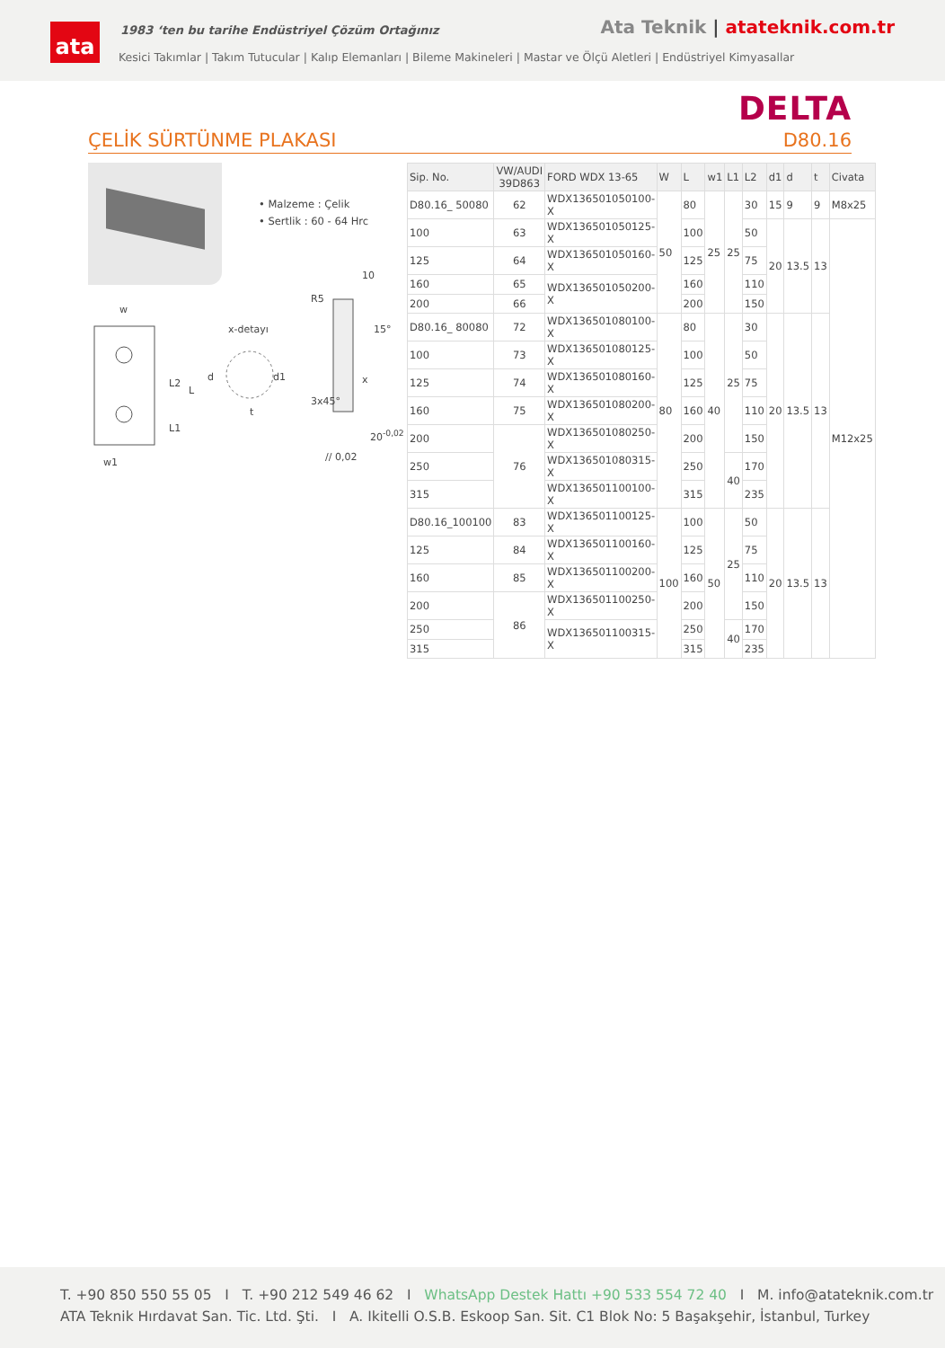ata
1983 ‘ten bu tarihe Endüstriyel Çözüm Ortağınız
Ata Teknik | atateknik.com.tr
Kesici Takımlar | Takım Tutucular | Kalıp Elemanları | Bileme Makineleri | Mastar ve Ölçü Aletleri | Endüstriyel Kimyasallar
DELTA
ÇELİK SÜRTÜNME PLAKASI D80.16
• Malzeme : Çelik
• Sertlik : 60 - 64 Hrc
w
x-detayı
R5
10
15°
x L2
L
d d1
t
3x45°
L1 20<sup>-0,02</sup>
w1 // 0,02
| Sip. No. | VW/AUDI 39D863 | FORD WDX 13-65 | W | L | w1 | L1 | L2 | d1 | d | t | Civata |
| --- | --- | --- | --- | --- | --- | --- | --- | --- | --- | --- | --- |
| D80.16_ 50080 | 62 | WDX136501050100-X | 50 | 80 | 25 | 25 | 30 | 15 | 9 | 9 | M8x25 |
| 100 | 63 | WDX136501050125-X | | 100 | | | 50 | 20 | 13.5 | 13 | M12x25 |
| 125 | 64 | WDX136501050160-X | | 125 | | | 75 | | | | |
| 160 | 65 | WDX136501050200-X | | 160 | | | 110 | | | | |
| 200 | 66 | | | 200 | | | 150 | | | | |
| D80.16_ 80080 | 72 | WDX136501080100-X | 80 | 80 | 40 | 25 | 30 | 20 | 13.5 | 13 | |
| 100 | 73 | WDX136501080125-X | | 100 | | | 50 | | | | |
| 125 | 74 | WDX136501080160-X | | 125 | | | 75 | | | | |
| 160 | 75 | WDX136501080200-X | | 160 | | | 110 | | | | |
| 200 | 76 | WDX136501080250-X | | 200 | | | 150 | | | | |
| 250 | | WDX136501080315-X | | 250 | | 40 | 170 | | | | |
| 315 | | WDX136501100100-X | | 315 | | | 235 | | | | |
| D80.16_100100 | 83 | WDX136501100125-X | 100 | 100 | 50 | 25 | 50 | 20 | 13.5 | 13 | |
| 125 | 84 | WDX136501100160-X | | 125 | | | 75 | | | | |
| 160 | 85 | WDX136501100200-X | | 160 | | | 110 | | | | |
| 200 | 86 | WDX136501100250-X | | 200 | | | 150 | | | | |
| 250 | | WDX136501100315-X | | 250 | | 40 | 170 | | | | |
| 315 | | | | 315 | | | 235 | | | | |
T. +90 850 550 55 05 I T. +90 212 549 46 62 I WhatsApp Destek Hattı +90 533 554 72 40 I M. info@atateknik.com.tr
ATA Teknik Hırdavat San. Tic. Ltd. Şti. I A. Ikitelli O.S.B. Eskoop San. Sit. C1 Blok No: 5 Başakşehir, İstanbul, Turkey